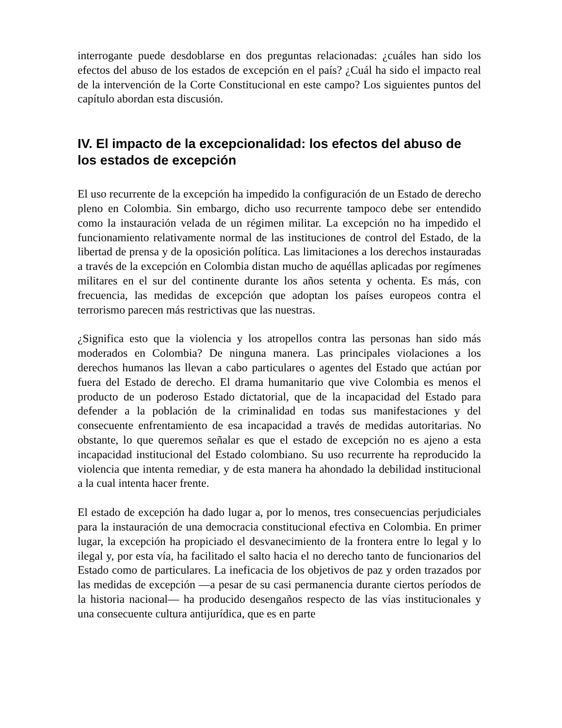interrogante puede desdoblarse en dos preguntas relacionadas: ¿cuáles han sido los efectos del abuso de los estados de excepción en el país? ¿Cuál ha sido el impacto real de la intervención de la Corte Constitucional en este campo? Los siguientes puntos del capítulo abordan esta discusión.
IV. El impacto de la excepcionalidad: los efectos del abuso de los estados de excepción
El uso recurrente de la excepción ha impedido la configuración de un Estado de derecho pleno en Colombia. Sin embargo, dicho uso recurrente tampoco debe ser entendido como la instauración velada de un régimen militar. La excepción no ha impedido el funcionamiento relativamente normal de las instituciones de control del Estado, de la libertad de prensa y de la oposición política. Las limitaciones a los derechos instauradas a través de la excepción en Colombia distan mucho de aquéllas aplicadas por regímenes militares en el sur del continente durante los años setenta y ochenta. Es más, con frecuencia, las medidas de excepción que adoptan los países europeos contra el terrorismo parecen más restrictivas que las nuestras.
¿Significa esto que la violencia y los atropellos contra las personas han sido más moderados en Colombia? De ninguna manera. Las principales violaciones a los derechos humanos las llevan a cabo particulares o agentes del Estado que actúan por fuera del Estado de derecho. El drama humanitario que vive Colombia es menos el producto de un poderoso Estado dictatorial, que de la incapacidad del Estado para defender a la población de la criminalidad en todas sus manifestaciones y del consecuente enfrentamiento de esa incapacidad a través de medidas autoritarias. No obstante, lo que queremos señalar es que el estado de excepción no es ajeno a esta incapacidad institucional del Estado colombiano. Su uso recurrente ha reproducido la violencia que intenta remediar, y de esta manera ha ahondado la debilidad institucional a la cual intenta hacer frente.
El estado de excepción ha dado lugar a, por lo menos, tres consecuencias perjudiciales para la instauración de una democracia constitucional efectiva en Colombia. En primer lugar, la excepción ha propiciado el desvanecimiento de la frontera entre lo legal y lo ilegal y, por esta vía, ha facilitado el salto hacia el no derecho tanto de funcionarios del Estado como de particulares. La ineficacia de los objetivos de paz y orden trazados por las medidas de excepción —a pesar de su casi permanencia durante ciertos períodos de la historia nacional— ha producido desengaños respecto de las vías institucionales y una consecuente cultura antijurídica, que es en parte